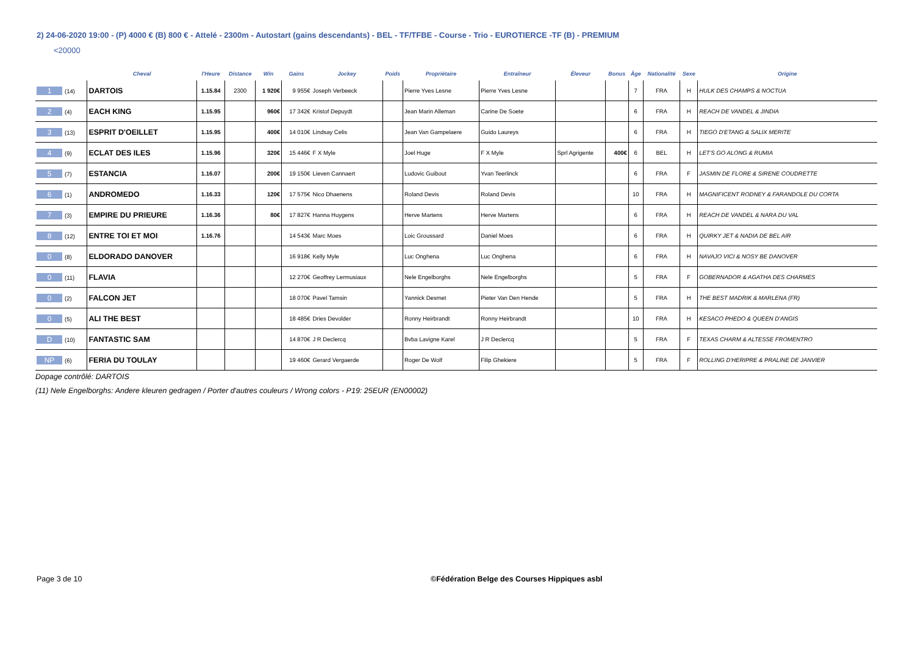2) 24-06-2020 19:00 - (P) 4000 € (B) 800 € - Attelé - 2300m - Autostart (gains descendants) - BEL - TF/TFBE - Course - Trio - EUROTIERCE -TF (B) - PREMIUM
<20000
| | Cheval | l'Heure | Distance | Win | Gains | Jockey | Poids | Propriétaire | Entraîneur | Éleveur | Bonus | Âge | Nationalité | Sexe | Origine |
| --- | --- | --- | --- | --- | --- | --- | --- | --- | --- | --- | --- | --- | --- | --- | --- |
| 1 (14) | DARTOIS | 1.15.84 | 2300 | 1 920€ | 9 955€ | Joseph Verbeeck | | Pierre Yves Lesne | Pierre Yves Lesne | | | 7 | FRA | H | HULK DES CHAMPS & NOCTUA |
| 2 (4) | EACH KING | 1.15.95 | | 960€ | 17 342€ | Kristof Depuydt | | Jean Marin Alleman | Carine De Soete | | | 6 | FRA | H | REACH DE VANDEL & JINDIA |
| 3 (13) | ESPRIT D'OEILLET | 1.15.95 | | 400€ | 14 010€ | Lindsay Celis | | Jean Van Gampelaere | Guido Laureys | | | 6 | FRA | H | TIEGO D'ETANG & SALIX MERITE |
| 4 (9) | ECLAT DES ILES | 1.15.96 | | 320€ | 15 446€ | F X Myle | | Joel Huge | F X Myle | Sprl Agrigente | 400€ | 6 | BEL | H | LET'S GO ALONG & RUMIA |
| 5 (7) | ESTANCIA | 1.16.07 | | 200€ | 19 150€ | Lieven Cannaert | | Ludovic Guibout | Yvan Teerlinck | | | 6 | FRA | F | JASMIN DE FLORE & SIRENE COUDRETTE |
| 6 (1) | ANDROMEDO | 1.16.33 | | 120€ | 17 575€ | Nico Dhaenens | | Roland Devis | Roland Devis | | | 10 | FRA | H | MAGNIFICENT RODNEY & FARANDOLE DU CORTA |
| 7 (3) | EMPIRE DU PRIEURE | 1.16.36 | | 80€ | 17 827€ | Hanna Huygens | | Herve Martens | Herve Martens | | | 6 | FRA | H | REACH DE VANDEL & NARA DU VAL |
| 8 (12) | ENTRE TOI ET MOI | 1.16.76 | | | 14 543€ | Marc Moes | | Loic Groussard | Daniel Moes | | | 6 | FRA | H | QUIRKY JET & NADIA DE BEL AIR |
| 0 (8) | ELDORADO DANOVER | | | | 16 918€ | Kelly Myle | | Luc Onghena | Luc Onghena | | | 6 | FRA | H | NAVAJO VICI & NOSY BE DANOVER |
| 0 (11) | FLAVIA | | | | 12 270€ | Geoffrey Lermusiaux | | Nele Engelborghs | Nele Engelborghs | | | 5 | FRA | F | GOBERNADOR & AGATHA DES CHARMES |
| 0 (2) | FALCON JET | | | | 18 070€ | Pavel Tamsin | | Yannick Desmet | Pieter Van Den Hende | | | 5 | FRA | H | THE BEST MADRIK & MARLENA (FR) |
| 0 (5) | ALI THE BEST | | | | 18 485€ | Dries Devolder | | Ronny Heirbrandt | Ronny Heirbrandt | | | 10 | FRA | H | KESACO PHEDO & QUEEN D'ANGIS |
| D (10) | FANTASTIC SAM | | | | 14 870€ | J R Declercq | | Bvba Lavigne Karel | J R Declercq | | | 5 | FRA | F | TEXAS CHARM & ALTESSE FROMENTRO |
| NP (6) | FERIA DU TOULAY | | | | 19 460€ | Gerard Vergaerde | | Roger De Wolf | Filip Ghekiere | | | 5 | FRA | F | ROLLING D'HERIPRE & PRALINE DE JANVIER |
Dopage contrôlé: DARTOIS
(11) Nele Engelborghs: Andere kleuren gedragen / Porter d'autres couleurs / Wrong colors - P19: 25EUR (EN00002)
Page 3 de 10
©Fédération Belge des Courses Hippiques asbl